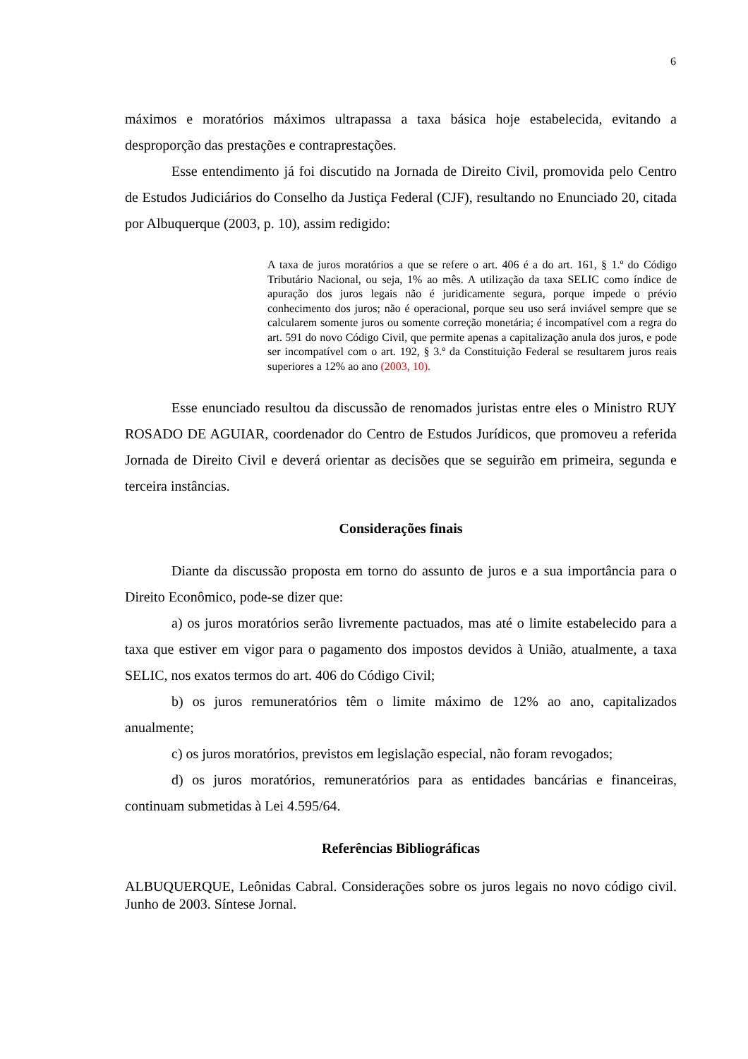6
máximos e moratórios máximos ultrapassa a taxa básica hoje estabelecida, evitando a desproporção das prestações e contraprestações.
Esse entendimento já foi discutido na Jornada de Direito Civil, promovida pelo Centro de Estudos Judiciários do Conselho da Justiça Federal (CJF), resultando no Enunciado 20, citada por Albuquerque (2003, p. 10), assim redigido:
A taxa de juros moratórios a que se refere o art. 406 é a do art. 161, § 1.º do Código Tributário Nacional, ou seja, 1% ao mês. A utilização da taxa SELIC como índice de apuração dos juros legais não é juridicamente segura, porque impede o prévio conhecimento dos juros; não é operacional, porque seu uso será inviável sempre que se calcularem somente juros ou somente correção monetária; é incompatível com a regra do art. 591 do novo Código Civil, que permite apenas a capitalização anula dos juros, e pode ser incompatível com o art. 192, § 3.º da Constituição Federal se resultarem juros reais superiores a 12% ao ano (2003, 10).
Esse enunciado resultou da discussão de renomados juristas entre eles o Ministro RUY ROSADO DE AGUIAR, coordenador do Centro de Estudos Jurídicos, que promoveu a referida Jornada de Direito Civil e deverá orientar as decisões que se seguirão em primeira, segunda e terceira instâncias.
Considerações finais
Diante da discussão proposta em torno do assunto de juros e a sua importância para o Direito Econômico, pode-se dizer que:
a) os juros moratórios serão livremente pactuados, mas até o limite estabelecido para a taxa que estiver em vigor para o pagamento dos impostos devidos à União, atualmente, a taxa SELIC, nos exatos termos do art. 406 do Código Civil;
b) os juros remuneratórios têm o limite máximo de 12% ao ano, capitalizados anualmente;
c) os juros moratórios, previstos em legislação especial, não foram revogados;
d) os juros moratórios, remuneratórios para as entidades bancárias e financeiras, continuam submetidas à Lei 4.595/64.
Referências Bibliográficas
ALBUQUERQUE, Leônidas Cabral. Considerações sobre os juros legais no novo código civil. Junho de 2003. Síntese Jornal.